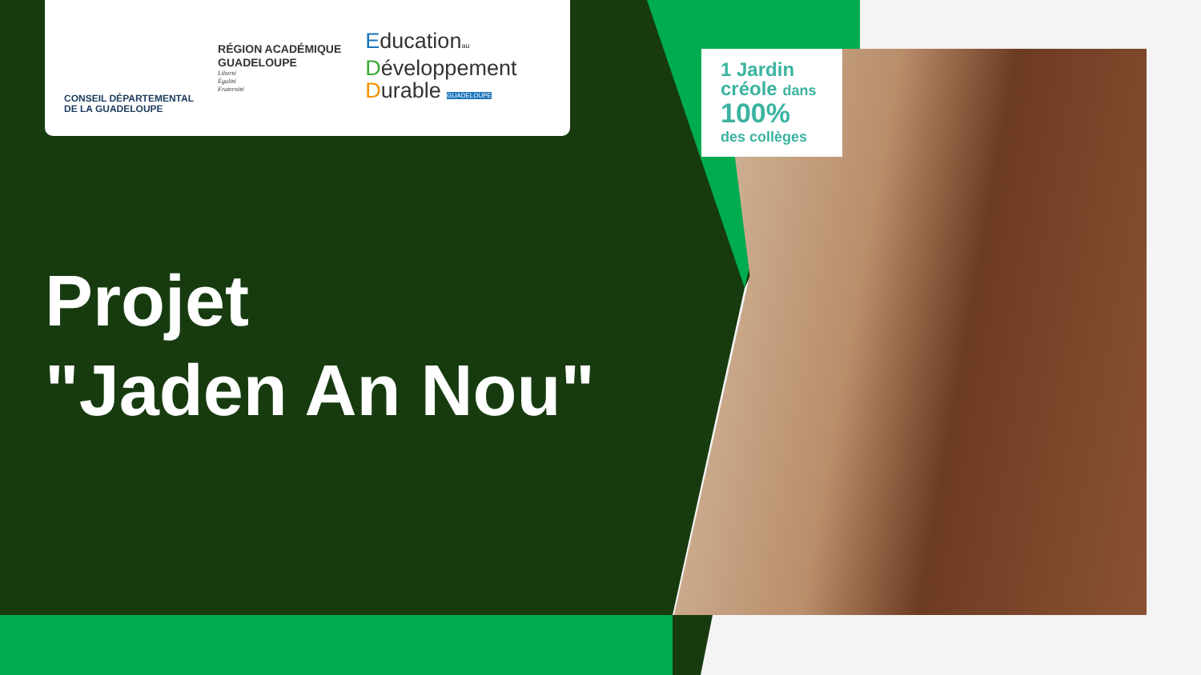CONSEIL DÉPARTEMENTAL
DE LA GUADELOUPE
RÉGION ACADÉMIQUE
GUADELOUPE
Liberté
Égalité
Fraternité
Educationau
Développement
Durable GUADELOUPE
Projet
"Jaden An Nou"
1 Jardin
créole dans
100%
des collèges